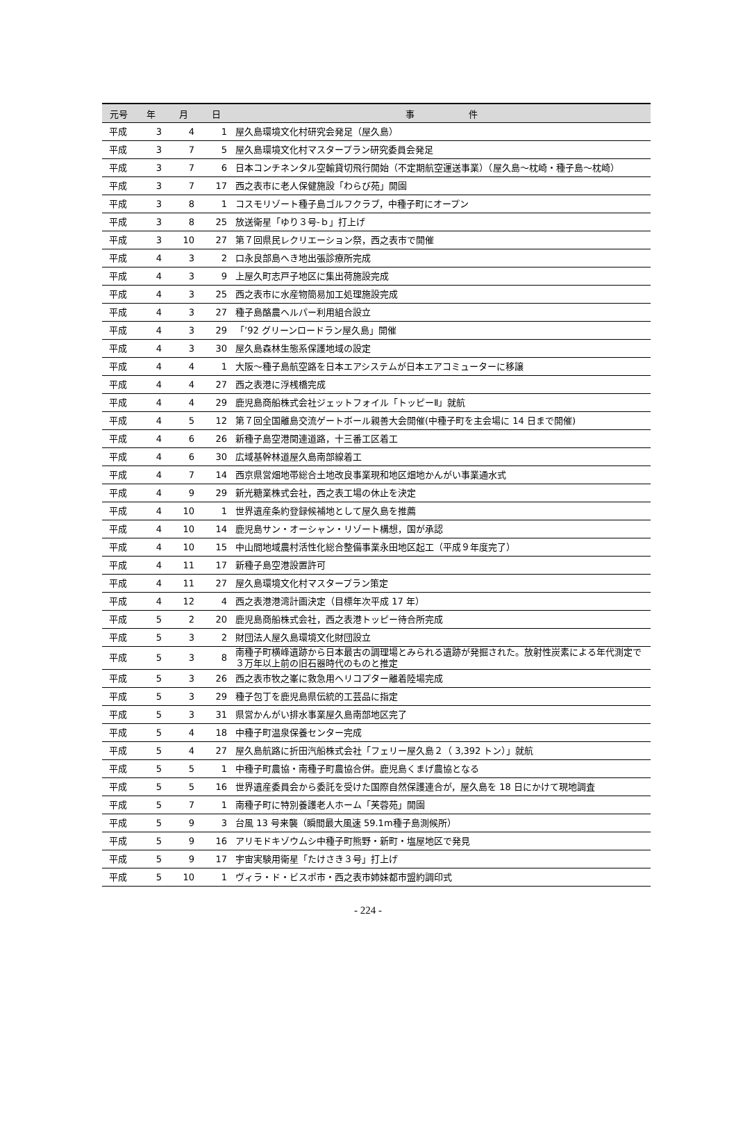| 元号 | 年 | 月 | 日 | 事 件 |
| --- | --- | --- | --- | --- |
| 平成 | 3 | 4 | 1 | 屋久島環境文化村研究会発足（屋久島） |
| 平成 | 3 | 7 | 5 | 屋久島環境文化村マスタープラン研究委員会発足 |
| 平成 | 3 | 7 | 6 | 日本コンチネンタル空輸貸切飛行開始（不定期航空運送事業）（屋久島～枕崎・種子島～枕崎） |
| 平成 | 3 | 7 | 17 | 西之表市に老人保健施設「わらび苑」開園 |
| 平成 | 3 | 8 | 1 | コスモリゾート種子島ゴルフクラブ，中種子町にオープン |
| 平成 | 3 | 8 | 25 | 放送衛星「ゆり３号-ｂ」打上げ |
| 平成 | 3 | 10 | 27 | 第７回県民レクリエーション祭，西之表市で開催 |
| 平成 | 4 | 3 | 2 | 口永良部島へき地出張診療所完成 |
| 平成 | 4 | 3 | 9 | 上屋久町志戸子地区に集出荷施設完成 |
| 平成 | 4 | 3 | 25 | 西之表市に水産物簡易加工処理施設完成 |
| 平成 | 4 | 3 | 27 | 種子島酪農ヘルパー利用組合設立 |
| 平成 | 4 | 3 | 29 | 「’92 グリーンロードラン屋久島」開催 |
| 平成 | 4 | 3 | 30 | 屋久島森林生態系保護地域の設定 |
| 平成 | 4 | 4 | 1 | 大阪～種子島航空路を日本エアシステムが日本エアコミューターに移譲 |
| 平成 | 4 | 4 | 27 | 西之表港に浮桟橋完成 |
| 平成 | 4 | 4 | 29 | 鹿児島商船株式会社ジェットフォイル「トッピーⅡ」就航 |
| 平成 | 4 | 5 | 12 | 第７回全国離島交流ゲートボール親善大会開催(中種子町を主会場に 14 日まで開催) |
| 平成 | 4 | 6 | 26 | 新種子島空港関連道路，十三番工区着工 |
| 平成 | 4 | 6 | 30 | 広域基幹林道屋久島南部線着工 |
| 平成 | 4 | 7 | 14 | 西京県営畑地帯総合土地改良事業現和地区畑地かんがい事業通水式 |
| 平成 | 4 | 9 | 29 | 新光糖業株式会社，西之表工場の休止を決定 |
| 平成 | 4 | 10 | 1 | 世界遺産条約登録候補地として屋久島を推薦 |
| 平成 | 4 | 10 | 14 | 鹿児島サン・オーシャン・リゾート構想，国が承認 |
| 平成 | 4 | 10 | 15 | 中山間地域農村活性化総合整備事業永田地区起工（平成９年度完了） |
| 平成 | 4 | 11 | 17 | 新種子島空港設置許可 |
| 平成 | 4 | 11 | 27 | 屋久島環境文化村マスタープラン策定 |
| 平成 | 4 | 12 | 4 | 西之表港港湾計画決定（目標年次平成 17 年） |
| 平成 | 5 | 2 | 20 | 鹿児島商船株式会社，西之表港トッピー待合所完成 |
| 平成 | 5 | 3 | 2 | 財団法人屋久島環境文化財団設立 |
| 平成 | 5 | 3 | 8 | 南種子町横峰遺跡から日本最古の調理場とみられる遺跡が発掘された。放射性炭素による年代測定で３万年以上前の旧石器時代のものと推定 |
| 平成 | 5 | 3 | 26 | 西之表市牧之峯に救急用ヘリコプター離着陸場完成 |
| 平成 | 5 | 3 | 29 | 種子包丁を鹿児島県伝統的工芸品に指定 |
| 平成 | 5 | 3 | 31 | 県営かんがい排水事業屋久島南部地区完了 |
| 平成 | 5 | 4 | 18 | 中種子町温泉保養センター完成 |
| 平成 | 5 | 4 | 27 | 屋久島航路に折田汽船株式会社「フェリー屋久島２（ 3,392 トン）」就航 |
| 平成 | 5 | 5 | 1 | 中種子町農協・南種子町農協合併。鹿児島くまげ農協となる |
| 平成 | 5 | 5 | 16 | 世界遺産委員会から委託を受けた国際自然保護連合が，屋久島を 18 日にかけて現地調査 |
| 平成 | 5 | 7 | 1 | 南種子町に特別養護老人ホーム「芙蓉苑」開園 |
| 平成 | 5 | 9 | 3 | 台風 13 号来襲（瞬間最大風速 59.1m種子島測候所） |
| 平成 | 5 | 9 | 16 | アリモドキゾウムシ中種子町熊野・新町・塩屋地区で発見 |
| 平成 | 5 | 9 | 17 | 宇宙実験用衛星「たけさき３号」打上げ |
| 平成 | 5 | 10 | 1 | ヴィラ・ド・ビスポ市・西之表市姉妹都市盟約調印式 |
- 224 -